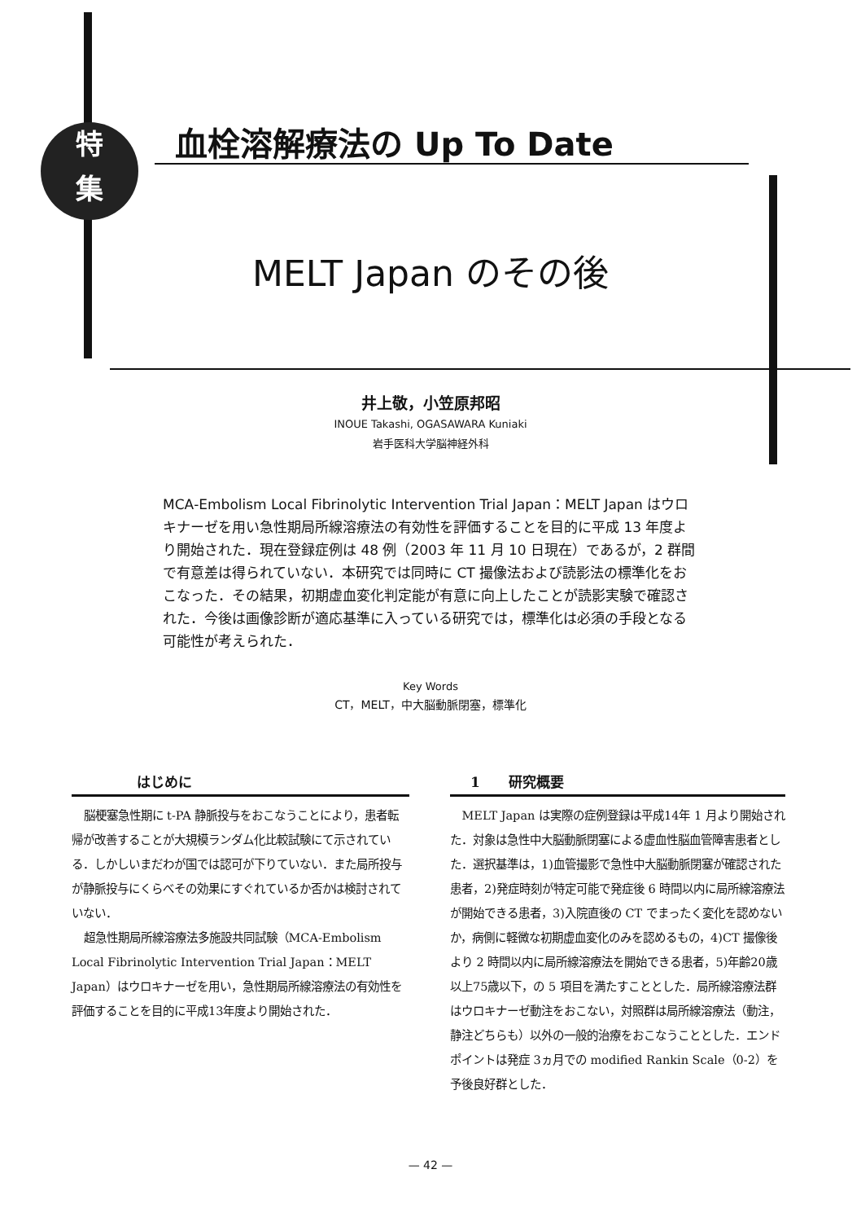特
集
血栓溶解療法の Up To Date
MELT Japan のその後
井上敬，小笠原邦昭
INOUE Takashi, OGASAWARA Kuniaki
岩手医科大学脳神経外科
MCA‑Embolism Local Fibrinolytic Intervention Trial Japan：MELT Japan はウロキナーゼを用い急性期局所線溶療法の有効性を評価することを目的に平成 13 年度より開始された．現在登録症例は 48 例（2003 年 11 月 10 日現在）であるが，2 群間で有意差は得られていない．本研究では同時に CT 撮像法および読影法の標準化をおこなった．その結果，初期虚血変化判定能が有意に向上したことが読影実験で確認された．今後は画像診断が適応基準に入っている研究では，標準化は必須の手段となる可能性が考えられた．
Key Words
CT，MELT，中大脳動脈閉塞，標準化
はじめに
脳梗塞急性期に t‑PA 静脈投与をおこなうことにより，患者転帰が改善することが大規模ランダム化比較試験にて示されている．しかしいまだわが国では認可が下りていない．また局所投与が静脈投与にくらべその効果にすぐれているか否かは検討されていない．
超急性期局所線溶療法多施設共同試験（MCA‑Embolism Local Fibrinolytic Intervention Trial Japan：MELT Japan）はウロキナーゼを用い，急性期局所線溶療法の有効性を評価することを目的に平成13年度より開始された．
1 研究概要
MELT Japan は実際の症例登録は平成14年 1 月より開始された．対象は急性中大脳動脈閉塞による虚血性脳血管障害患者とした．選択基準は，1)血管撮影で急性中大脳動脈閉塞が確認された患者，2)発症時刻が特定可能で発症後 6 時間以内に局所線溶療法が開始できる患者，3)入院直後の CT でまったく変化を認めないか，病側に軽微な初期虚血変化のみを認めるもの，4)CT 撮像後より 2 時間以内に局所線溶療法を開始できる患者，5)年齢20歳以上75歳以下，の 5 項目を満たすこととした．局所線溶療法群はウロキナーゼ動注をおこない，対照群は局所線溶療法（動注，静注どちらも）以外の一般的治療をおこなうこととした．エンドポイントは発症 3ヵ月での modified Rankin Scale（0‑2）を予後良好群とした．
— 42 —